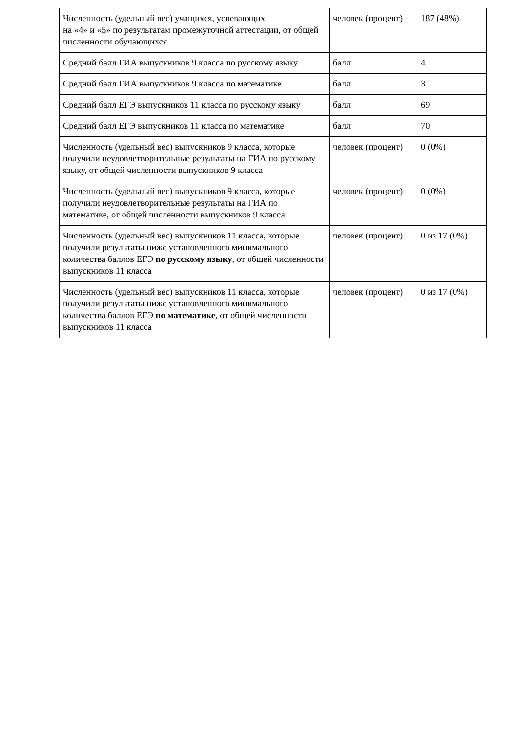| Численность (удельный вес) учащихся, успевающих на «4» и «5» по результатам промежуточной аттестации, от общей численности обучающихся | человек (процент) | 187 (48%) |
| Средний балл ГИА выпускников 9 класса по русскому языку | балл | 4 |
| Средний балл ГИА выпускников 9 класса по математике | балл | 3 |
| Средний балл ЕГЭ выпускников 11 класса по русскому языку | балл | 69 |
| Средний балл ЕГЭ выпускников 11 класса по математике | балл | 70 |
| Численность (удельный вес) выпускников 9 класса, которые получили неудовлетворительные результаты на ГИА по русскому языку, от общей численности выпускников 9 класса | человек (процент) | 0 (0%) |
| Численность (удельный вес) выпускников 9 класса, которые получили неудовлетворительные результаты на ГИА по математике, от общей численности выпускников 9 класса | человек (процент) | 0 (0%) |
| Численность (удельный вес) выпускников 11 класса, которые получили результаты ниже установленного минимального количества баллов ЕГЭ по русскому языку , от общей численности выпускников 11 класса | человек (процент) | 0 из 17 (0%) |
| Численность (удельный вес) выпускников 11 класса, которые получили результаты ниже установленного минимального количества баллов ЕГЭ по математике , от общей численности выпускников 11 класса | человек (процент) | 0 из 17 (0%) |